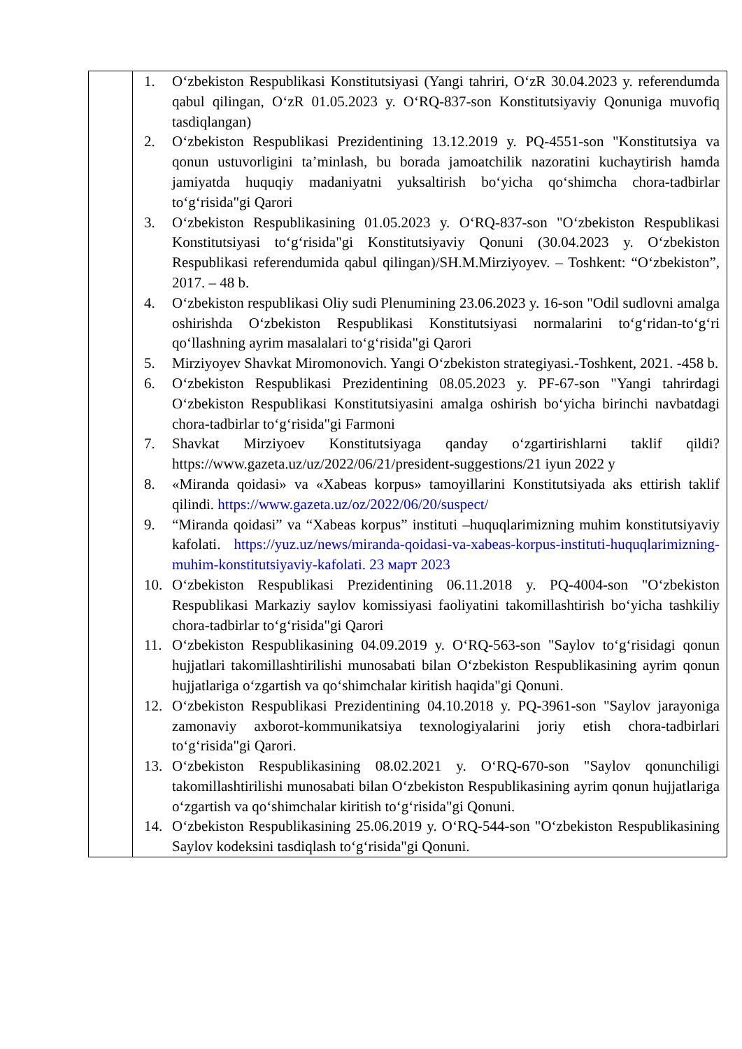| | 1. Oʻzbekiston Respublikasi Konstitutsiyasi (Yangi tahriri, OʻzR 30.04.2023 y. referendumda qabul qilingan, OʻzR 01.05.2023 y. OʻRQ-837-son Konstitutsiyaviy Qonuniga muvofiq tasdiqlangan) 2. Oʻzbekiston Respublikasi Prezidentining 13.12.2019 y. PQ-4551-son "Konstitutsiya va qonun ustuvorligini ta’minlash, bu borada jamoatchilik nazoratini kuchaytirish hamda jamiyatda huquqiy madaniyatni yuksaltirish boʻyicha qoʻshimcha chora-tadbirlar toʻgʻrisida"gi Qarori 3. Oʻzbekiston Respublikasining 01.05.2023 y. OʻRQ-837-son "Oʻzbekiston Respublikasi Konstitutsiyasi toʻgʻrisida"gi Konstitutsiyaviy Qonuni (30.04.2023 y. Oʻzbekiston Respublikasi referendumida qabul qilingan)/SH.M.Mirziyoyev. – Toshkent: “Oʻzbekiston”, 2017. – 48 b. 4. Oʻzbekiston respublikasi Oliy sudi Plenumining 23.06.2023 y. 16-son "Odil sudlovni amalga oshirishda Oʻzbekiston Respublikasi Konstitutsiyasi normalarini toʻgʻridan-toʻgʻri qoʻllashning ayrim masalalari toʻgʻrisida"gi Qarori 5. Mirziyoyev Shavkat Miromonovich. Yangi Oʻzbekiston strategiyasi.-Toshkent, 2021. -458 b. 6. Oʻzbekiston Respublikasi Prezidentining 08.05.2023 y. PF-67-son "Yangi tahrirdagi Oʻzbekiston Respublikasi Konstitutsiyasini amalga oshirish boʻyicha birinchi navbatdagi chora-tadbirlar toʻgʻrisida"gi Farmoni 7. Shavkat Mirziyoev Konstitutsiyaga qanday oʻzgartirishlarni taklif qildi? https://www.gazeta.uz/uz/2022/06/21/president-suggestions/21 iyun 2022 y 8. «Miranda qoidasi» va «Xabeas korpus» tamoyillarini Konstitutsiyada aks ettirish taklif qilindi. https://www.gazeta.uz/oz/2022/06/20/suspect/ 9. “Miranda qoidasi” va “Xabeas korpus” instituti –huquqlarimizning muhim konstitutsiyaviy kafolati. https://yuz.uz/news/miranda-qoidasi-va-xabeas-korpus-instituti-huquqlarimizning-muhim-konstitutsiyaviy-kafolati. 23 март 2023 10. Oʻzbekiston Respublikasi Prezidentining 06.11.2018 y. PQ-4004-son "Oʻzbekiston Respublikasi Markaziy saylov komissiyasi faoliyatini takomillashtirish boʻyicha tashkiliy chora-tadbirlar toʻgʻrisida"gi Qarori 11. Oʻzbekiston Respublikasining 04.09.2019 y. OʻRQ-563-son "Saylov toʻgʻrisidagi qonun hujjatlari takomillashtirilishi munosabati bilan Oʻzbekiston Respublikasining ayrim qonun hujjatlariga oʻzgartish va qoʻshimchalar kiritish haqida"gi Qonuni. 12. Oʻzbekiston Respublikasi Prezidentining 04.10.2018 y. PQ-3961-son "Saylov jarayoniga zamonaviy axborot-kommunikatsiya texnologiyalarini joriy etish chora-tadbirlari toʻgʻrisida"gi Qarori. 13. Oʻzbekiston Respublikasining 08.02.2021 y. OʻRQ-670-son "Saylov qonunchiligi takomillashtirilishi munosabati bilan Oʻzbekiston Respublikasining ayrim qonun hujjatlariga oʻzgartish va qoʻshimchalar kiritish toʻgʻrisida"gi Qonuni. 14. Oʻzbekiston Respublikasining 25.06.2019 y. OʻRQ-544-son "Oʻzbekiston Respublikasining Saylov kodeksini tasdiqlash toʻgʻrisida"gi Qonuni. |